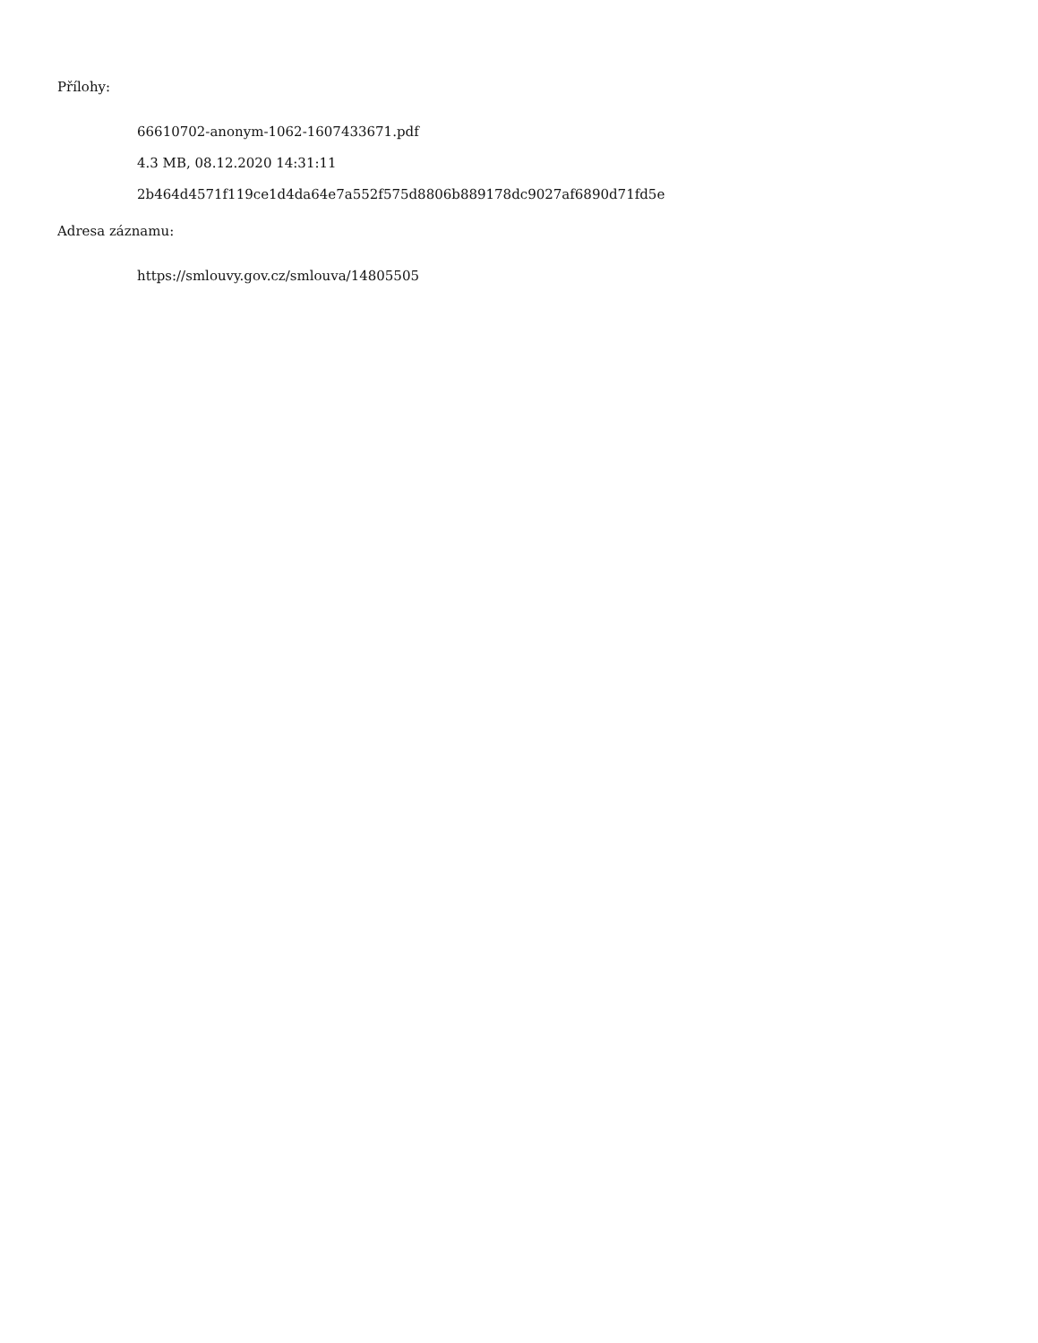Přílohy:
66610702-anonym-1062-1607433671.pdf
4.3 MB, 08.12.2020 14:31:11
2b464d4571f119ce1d4da64e7a552f575d8806b889178dc9027af6890d71fd5e
Adresa záznamu:
https://smlouvy.gov.cz/smlouva/14805505